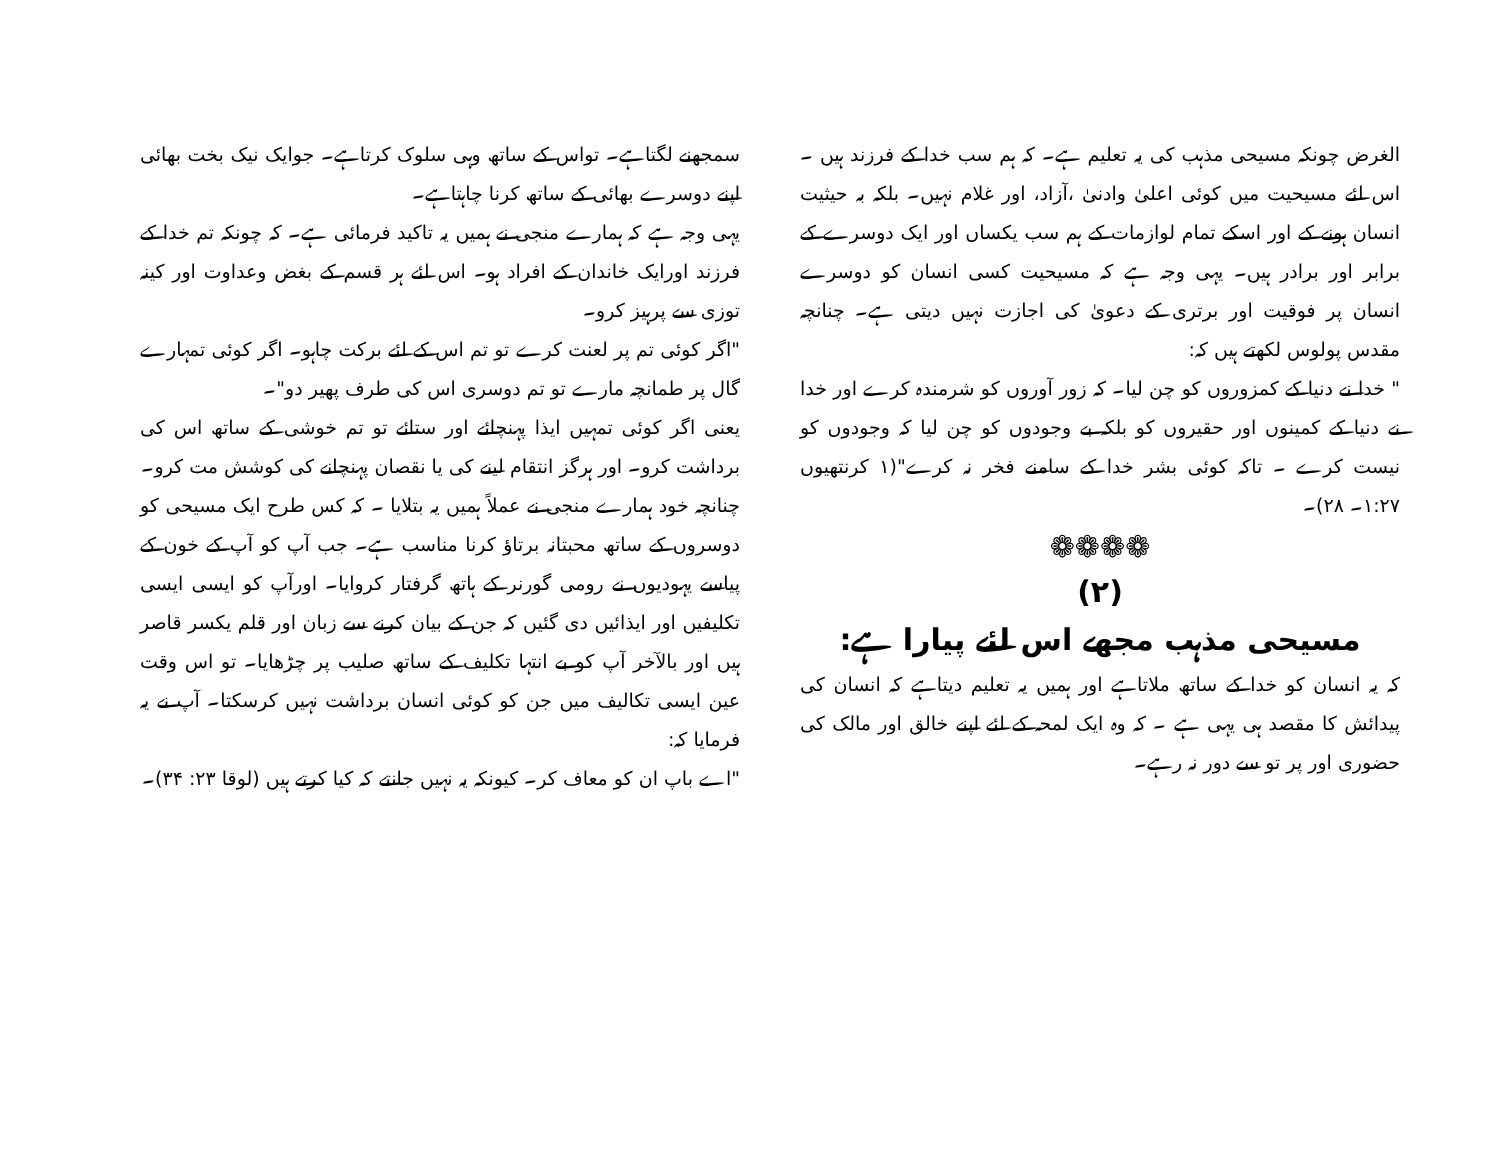سمجھنے لگتاہے۔ تواس کے ساتھ وہی سلوک کرتاہے۔ جوایک نیک بخت بھائی اپنے دوسرے بھائی کے ساتھ کرنا چاہتاہے۔
یہی وجہ ہے کہ ہمارے منجی نے ہمیں یہ تاکید فرمائی ہے۔ کہ چونکہ تم خدا کے فرزند اورایک خاندان کے افراد ہو۔ اس لئے ہر قسم کے بغض وعداوت اور کینہ توزی سے پرہیز کرو۔
"اگر کوئی تم پر لعنت کرے تو تم اس کے لئے برکت چاہو۔ اگر کوئی تمہارے گال پر طمانچہ مارے تو تم دوسری اس کی طرف پھیر دو"۔
یعنی اگر کوئی تمہیں ایذا پہنچائے اور ستائے تو تم خوشی کے ساتھ اس کی برداشت کرو۔ اور ہرگز انتقام لینے کی یا نقصان پہنچانے کی کوشش مت کرو۔
چنانچہ خود ہمارے منجی نے عملاً ہمیں یہ بتلایا ۔ کہ کس طرح ایک مسیحی کو دوسروں کے ساتھ محبتانہ برتاؤ کرنا مناسب ہے۔ جب آپ کو آپ کے خون کے پیاسے یہودیوں نے رومی گورنر کے ہاتھ گرفتار کروایا۔ اورآپ کو ایسی ایسی تکلیفیں اور ایذائیں دی گئیں کہ جن کے بیان کرنے سے زبان اور قلم یکسر قاصر ہیں اور بالآخر آپ کو بے انتہا تکلیف کے ساتھ صلیب پر چڑھایا۔ تو اس وقت عین ایسی تکالیف میں جن کو کوئی انسان برداشت نہیں کرسکتا۔ آپ نے یہ فرمایا کہ:
"اے باپ ان کو معاف کر۔ کیونکہ یہ نہیں جانتے کہ کیا کرتے ہیں (لوقا ۲۳: ۳۴)۔
الغرض چونکہ مسیحی مذہب کی یہ تعلیم ہے۔ کہ ہم سب خدا کے فرزند ہیں ۔ اس لئے مسیحیت میں کوئی اعلیٰ وادنیٰ ،آزاد، اور غلام نہیں۔ بلکہ بہ حیثیت انسان ہونے کے اور اسکے تمام لوازمات کے ہم سب یکساں اور ایک دوسرے کے برابر اور برادر ہیں۔ یہی وجہ ہے کہ مسیحیت کسی انسان کو دوسرے انسان پر فوقیت اور برتری کے دعویٰ کی اجازت نہیں دیتی ہے۔ چنانچہ مقدس پولوس لکھتے ہیں کہ:
" خدا نے دنیا کے کمزوروں کو چن لیا۔ کہ زور آوروں کو شرمندہ کرے اور خدا نے دنیا کے کمینوں اور حقیروں کو بلکہ بے وجودوں کو چن لیا کہ وجودوں کو نیست کرے ۔ تاکہ کوئی بشر خدا کے سامنے فخر نہ کرے"(۱ کرنتھیوں ۱:۲۷۔ ۲۸)۔
❁❁❁❁
(۲)
مسیحی مذہب مجھے اس لئے پیارا ہے:
کہ یہ انسان کو خدا کے ساتھ ملاتاہے اور ہمیں یہ تعلیم دیتاہے کہ انسان کی پیدائش کا مقصد ہی یہی ہے ۔ کہ وہ ایک لمحہ کے لئے اپنے خالق اور مالک کی حضوری اور پر تو سے دور نہ رہے۔